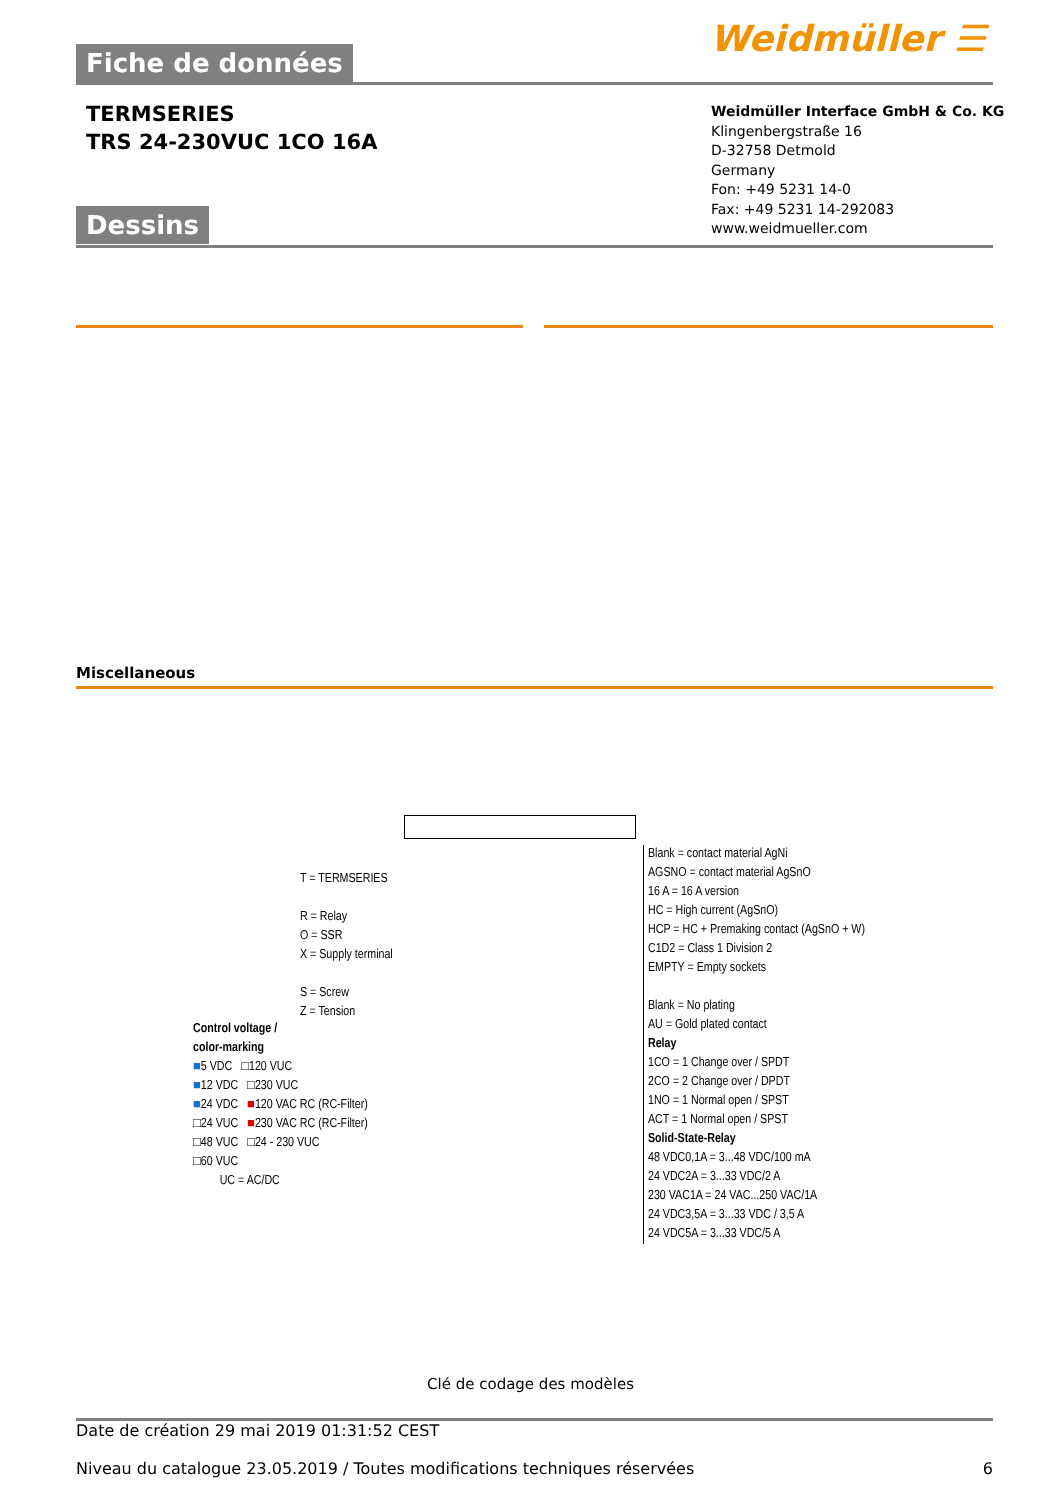Weidmüller ☰
Fiche de données
TERMSERIES
TRS 24-230VUC 1CO 16A
Weidmüller Interface GmbH & Co. KG
Klingenbergstraße 16
D-32758 Detmold
Germany
Fon: +49 5231 14-0
Fax: +49 5231 14-292083
www.weidmueller.com
Dessins
Miscellaneous
T = TERMSERIES
R = Relay
O = SSR
X = Supply terminal
S = Screw
Z = Tension
Control voltage /
color-marking
■5 VDC □120 VUC
■12 VDC □230 VUC
■24 VDC ■120 VAC RC (RC-Filter)
□24 VUC ■230 VAC RC (RC-Filter)
□48 VUC □24 - 230 VUC
□60 VUC
UC = AC/DC
Blank = contact material AgNi
AGSNO = contact material AgSnO
16 A = 16 A version
HC = High current (AgSnO)
HCP = HC + Premaking contact (AgSnO + W)
C1D2 = Class 1 Division 2
EMPTY = Empty sockets
Blank = No plating
AU = Gold plated contact
Relay
1CO = 1 Change over / SPDT
2CO = 2 Change over / DPDT
1NO = 1 Normal open / SPST
ACT = 1 Normal open / SPST
Solid-State-Relay
48 VDC0,1A = 3...48 VDC/100 mA
24 VDC2A = 3...33 VDC/2 A
230 VAC1A = 24 VAC...250 VAC/1A
24 VDC3,5A = 3...33 VDC / 3,5 A
24 VDC5A = 3...33 VDC/5 A
Clé de codage des modèles
Date de création 29 mai 2019 01:31:52 CEST
Niveau du catalogue 23.05.2019 / Toutes modifications techniques réservées 6